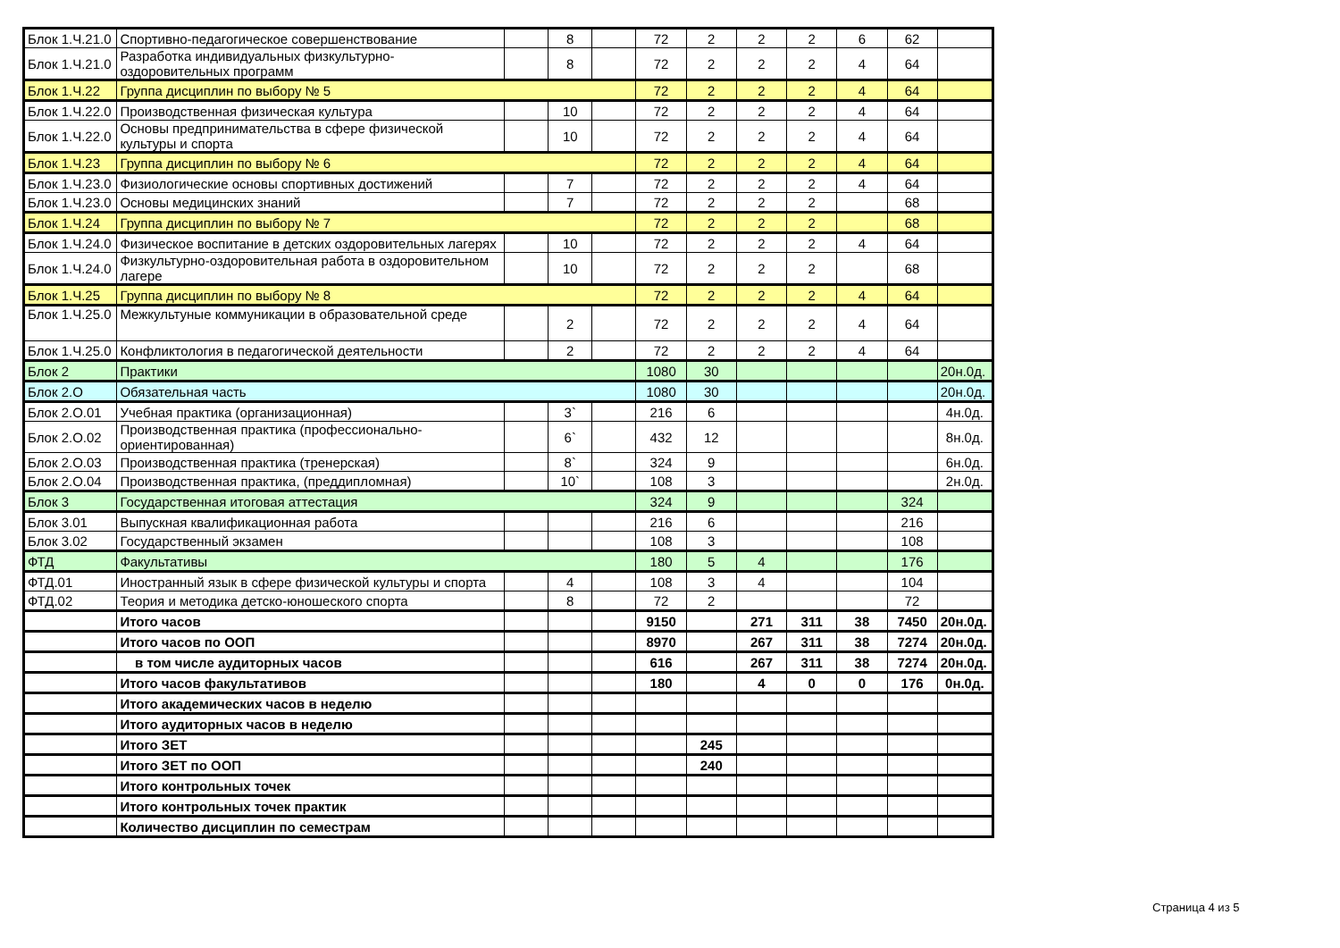| Блок 1.Ч.21.0 | Спортивно-педагогическое совершенствование | | 8 | | 72 | 2 | 2 | 2 | 6 | 62 | |
| Блок 1.Ч.21.0 | Разработка индивидуальных физкультурно-оздоровительных программ | | 8 | | 72 | 2 | 2 | 2 | 4 | 64 | |
| Блок 1.Ч.22 | Группа дисциплин по выбору № 5 | | | | 72 | 2 | 2 | 2 | 4 | 64 | |
| Блок 1.Ч.22.0 | Производственная физическая культура | | 10 | | 72 | 2 | 2 | 2 | 4 | 64 | |
| Блок 1.Ч.22.0 | Основы предпринимательства в сфере физической культуры и спорта | | 10 | | 72 | 2 | 2 | 2 | 4 | 64 | |
| Блок 1.Ч.23 | Группа дисциплин по выбору № 6 | | | | 72 | 2 | 2 | 2 | 4 | 64 | |
| Блок 1.Ч.23.0 | Физиологические основы спортивных достижений | | 7 | | 72 | 2 | 2 | 2 | 4 | 64 | |
| Блок 1.Ч.23.0 | Основы медицинских знаний | | 7 | | 72 | 2 | 2 | 2 | | 68 | |
| Блок 1.Ч.24 | Группа дисциплин по выбору № 7 | | | | 72 | 2 | 2 | 2 | | 68 | |
| Блок 1.Ч.24.0 | Физическое воспитание в детских оздоровительных лагерях | | 10 | | 72 | 2 | 2 | 2 | 4 | 64 | |
| Блок 1.Ч.24.0 | Физкультурно-оздоровительная работа в оздоровительном лагере | | 10 | | 72 | 2 | 2 | 2 | | 68 | |
| Блок 1.Ч.25 | Группа дисциплин по выбору № 8 | | | | 72 | 2 | 2 | 2 | 4 | 64 | |
| Блок 1.Ч.25.0 | Межкультуные коммуникации в образовательной среде | | 2 | | 72 | 2 | 2 | 2 | 4 | 64 | |
| Блок 1.Ч.25.0 | Конфликтология в педагогической деятельности | | 2 | | 72 | 2 | 2 | 2 | 4 | 64 | |
| Блок 2 | Практики | | | | 1080 | 30 | | | | | 20н.0д. |
| Блок 2.О | Обязательная часть | | | | 1080 | 30 | | | | | 20н.0д. |
| Блок 2.О.01 | Учебная практика (организационная) | | 3` | | 216 | 6 | | | | | 4н.0д. |
| Блок 2.О.02 | Производственная практика (профессионально-ориентированная) | | 6` | | 432 | 12 | | | | | 8н.0д. |
| Блок 2.О.03 | Производственная практика (тренерская) | | 8` | | 324 | 9 | | | | | 6н.0д. |
| Блок 2.О.04 | Производственная практика, (преддипломная) | | 10` | | 108 | 3 | | | | | 2н.0д. |
| Блок 3 | Государственная итоговая аттестация | | | | 324 | 9 | | | | 324 | |
| Блок 3.01 | Выпускная квалификационная работа | | | | 216 | 6 | | | | 216 | |
| Блок 3.02 | Государственный экзамен | | | | 108 | 3 | | | | 108 | |
| ФТД | Факультативы | | | | 180 | 5 | 4 | | | 176 | |
| ФТД.01 | Иностранный язык в сфере физической культуры и спорта | | 4 | | 108 | 3 | 4 | | | 104 | |
| ФТД.02 | Теория и методика детско-юношеского спорта | | 8 | | 72 | 2 | | | | 72 | |
| | Итого часов | | | | 9150 | | 271 | 311 | 38 | 7450 | 20н.0д. |
| | Итого часов по ООП | | | | 8970 | | 267 | 311 | 38 | 7274 | 20н.0д. |
| | в том числе аудиторных часов | | | | 616 | | 267 | 311 | 38 | 7274 | 20н.0д. |
| | Итого часов факультативов | | | | 180 | | 4 | 0 | 0 | 176 | 0н.0д. |
| | Итого академических часов в неделю | | | | | | | | | | |
| | Итого аудиторных часов в неделю | | | | | | | | | | |
| | Итого ЗЕТ | | | | | 245 | | | | | |
| | Итого ЗЕТ по ООП | | | | | 240 | | | | | |
| | Итого контрольных точек | | | | | | | | | | |
| | Итого контрольных точек практик | | | | | | | | | | |
| | Количество дисциплин по семестрам | | | | | | | | | | |
Страница 4 из 5